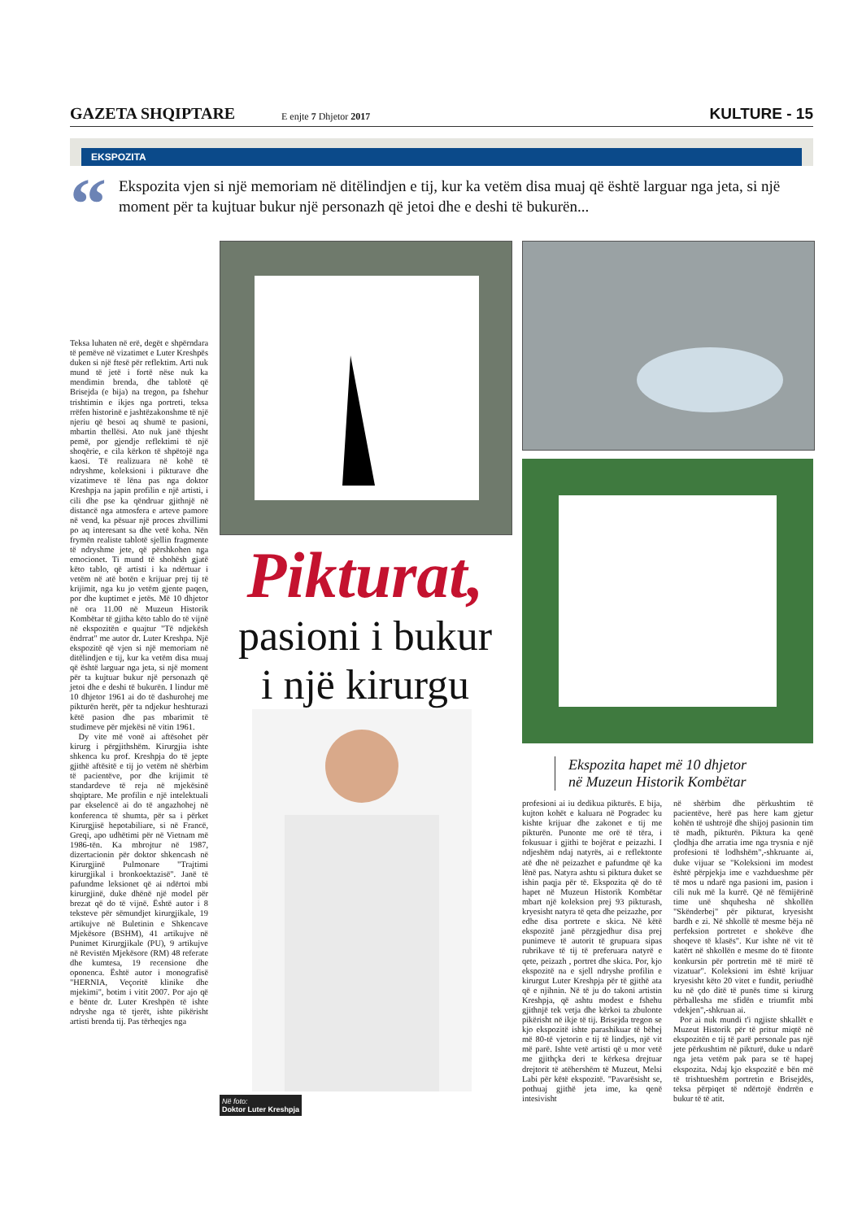GAZETA SHQIPTARE
E enjte 7 Dhjetor 2017
KULTURE - 15
EKSPOZITA
“
Ekspozita vjen si një memoriam në ditëlindjen e tij, kur ka vetëm disa muaj që është larguar nga jeta, si një moment për ta kujtuar bukur një personazh që jetoi dhe e deshi të bukurën...
Teksa luhaten në erë, degët e shpërndara të pemëve në vizatimet e Luter Kreshpës duken si një ftesë për reflektim. Arti nuk mund të jetë i fortë nëse nuk ka mendimin brenda, dhe tablotë që Brisejda (e bija) na tregon, pa fshehur trishtimin e ikjes nga portreti, teksa rrëfen historinë e jashtëzakonshme të një njeriu që besoi aq shumë te pasioni, mbartin thellësi. Ato nuk janë thjesht pemë, por gjendje reflektimi të një shoqërie, e cila kërkon të shpëtojë nga kaosi. Të realizuara në kohë të ndryshme, koleksioni i pikturave dhe vizatimeve të lëna pas nga doktor Kreshpja na japin profilin e një artisti, i cili dhe pse ka qëndruar gjithnjë në distancë nga atmosfera e arteve pamore në vend, ka pësuar një proces zhvillimi po aq interesant sa dhe vetë koha. Nën frymën realiste tablotë sjellin fragmente të ndryshme jete, që përshkohen nga emocionet. Ti mund të shohësh gjatë këto tablo, që artisti i ka ndërtuar i vetëm në atë botën e krijuar prej tij të krijimit, nga ku jo vetëm gjente paqen, por dhe kuptimet e jetës. Më 10 dhjetor në ora 11.00 në Muzeun Historik Kombëtar të gjitha këto tablo do të vijnë në ekspozitën e quajtur "Të ndjekësh ëndrrat" me autor dr. Luter Kreshpa. Një ekspozitë që vjen si një memoriam në ditëlindjen e tij, kur ka vetëm disa muaj që është larguar nga jeta, si një moment për ta kujtuar bukur një personazh që jetoi dhe e deshi të bukurën. I lindur më 10 dhjetor 1961 ai do të dashurohej me pikturën herët, për ta ndjekur heshturazi këtë pasion dhe pas mbarimit të studimeve për mjekësi në vitin 1961.
Dy vite më vonë ai aftësohet për kirurg i përgjithshëm. Kirurgjia ishte shkenca ku prof. Kreshpja do të jepte gjithë aftësitë e tij jo vetëm në shërbim të pacientëve, por dhe krijimit të standardeve të reja në mjekësinë shqiptare. Me profilin e një intelektuali par ekselencë ai do të angazhohej në konferenca të shumta, për sa i përket Kirurgjisë hepotabiliare, si në Francë, Greqi, apo udhëtimi për në Vietnam më 1986-tën. Ka mbrojtur në 1987, dizertacionin për doktor shkencash në Kirurgjinë Pulmonare "Trajtimi kirurgjikal i bronkoektazisë". Janë të pafundme leksionet që ai ndërtoi mbi kirurgjinë, duke dhënë një model për brezat që do të vijnë. Është autor i 8 teksteve për sëmundjet kirurgjikale, 19 artikujve në Buletinin e Shkencave Mjekësore (BSHM), 41 artikujve në Punimet Kirurgjikale (PU), 9 artikujve në Revistën Mjekësore (RM) 48 referate dhe kumtesa, 19 recensione dhe oponenca. Është autor i monografisë "HERNIA, Veçoritë klinike dhe mjekimi", botim i vitit 2007. Por ajo që e bënte dr. Luter Kreshpën të ishte ndryshe nga të tjerët, ishte pikërisht artisti brenda tij. Pas tërheqjes nga
Pikturat,
pasioni i bukur
i një kirurgu
Në foto:
Doktor Luter Kreshpja
Ekspozita hapet më 10 dhjetor
në Muzeun Historik Kombëtar
profesioni ai iu dedikua pikturës. E bija, kujton kohët e kaluara në Pogradec ku kishte krijuar dhe zakonet e tij me pikturën. Punonte me orë të tëra, i fokusuar i gjithi te bojërat e peizazhi. I ndjeshëm ndaj natyrës, ai e reflektonte atë dhe në peizazhet e pafundme që ka lënë pas. Natyra ashtu si piktura duket se ishin paqja për të. Ekspozita që do të hapet në Muzeun Historik Kombëtar mbart një koleksion prej 93 pikturash, kryesisht natyra të qeta dhe peizazhe, por edhe disa portrete e skica. Në këtë ekspozitë janë përzgjedhur disa prej punimeve të autorit të grupuara sipas rubrikave të tij të preferuara natyrë e qete, peizazh , portret dhe skica. Por, kjo ekspozitë na e sjell ndryshe profilin e kirurgut Luter Kreshpja për të gjithë ata që e njihnin. Në të ju do takoni artistin Kreshpja, që ashtu modest e fshehu gjithnjë tek vetja dhe kërkoi ta zbulonte pikërisht në ikje të tij. Brisejda tregon se kjo ekspozitë ishte parashikuar të bëhej më 80-të vjetorin e tij të lindjes, një vit më parë. Ishte vetë artisti që u mor vetë me gjithçka deri te kërkesa drejtuar drejtorit të atëhershëm të Muzeut, Melsi Labi për këtë ekspozitë. "Pavarësisht se, pothuaj gjithë jeta ime, ka qenë intesivisht
në shërbim dhe përkushtim të pacientëve, herë pas here kam gjetur kohën të ushtrojë dhe shijoj pasionin tim të madh, pikturën. Piktura ka qenë çlodhja dhe arratia ime nga trysnia e një profesioni të lodhshëm",-shkruante ai, duke vijuar se "Koleksioni im modest është përpjekja ime e vazhdueshme për të mos u ndarë nga pasioni im, pasion i cili nuk më la kurrë. Që në fëmijërinë time unë shquhesha në shkollën "Skënderbej" për pikturat, kryesisht bardh e zi. Në shkollë të mesme bëja në perfeksion portretet e shokëve dhe shoqeve të klasës". Kur ishte në vit të katërt në shkollën e mesme do të fitonte konkursin për portretin më të mirë të vizatuar". Koleksioni im është krijuar kryesisht këto 20 vitet e fundit, periudhë ku në çdo ditë të punës time si kirurg përballesha me sfidën e triumfit mbi vdekjen",-shkruan ai.
Por ai nuk mundi t'i ngjiste shkallët e Muzeut Historik për të pritur miqtë në ekspozitën e tij të parë personale pas një jete përkushtim në pikturë, duke u ndarë nga jeta vetëm pak para se të hapej ekspozita. Ndaj kjo ekspozitë e bën më të trishtueshëm portretin e Brisejdës, teksa përpiqet të ndërtojë ëndrrën e bukur të të atit.